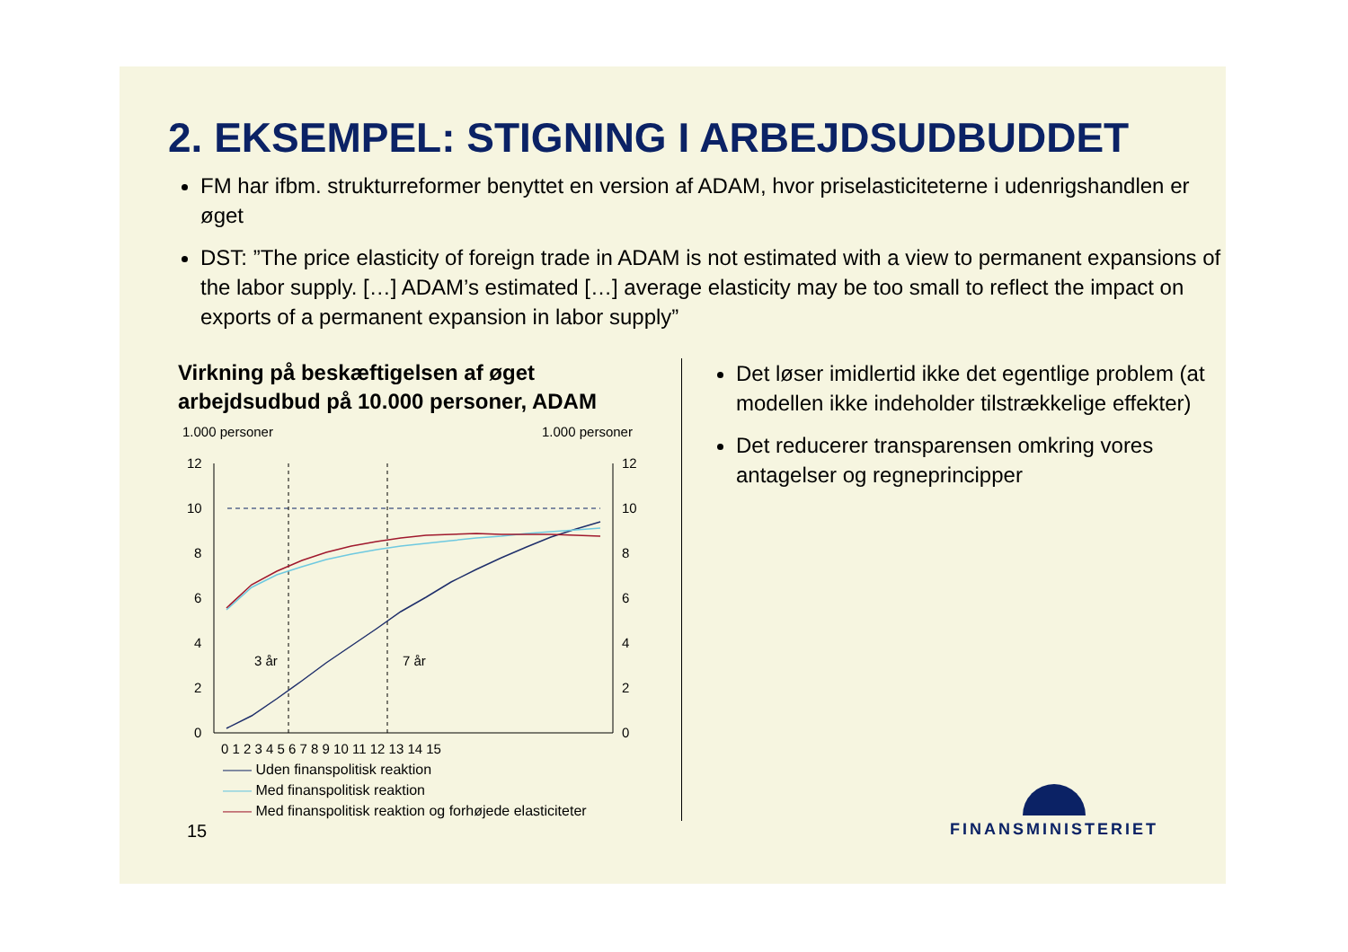2. EKSEMPEL: STIGNING I ARBEJDSUDBUDDET
FM har ifbm. strukturreformer benyttet en version af ADAM, hvor priselasticiteterne i udenrigshandlen er øget
DST: ”The price elasticity of foreign trade in ADAM is not estimated with a view to permanent expansions of the labor supply. […] ADAM’s estimated […] average elasticity may be too small to reflect the impact on exports of a permanent expansion in labor supply”
Virkning på beskæftigelsen af øget arbejdsudbud på 10.000 personer, ADAM
1.000 personer
1.000 personer
12
10
8
6
4
2
0
12
10
8
6
4
2
0
3 år
7 år
0 1 2 3 4 5 6 7 8 9 10 11 12 13 14 15
—— Uden finanspolitisk reaktion
—— Med finanspolitisk reaktion
—— Med finanspolitisk reaktion og forhøjede elasticiteter
Det løser imidlertid ikke det egentlige problem (at modellen ikke indeholder tilstrækkelige effekter)
Det reducerer transparensen omkring vores antagelser og regneprincipper
15
FINANSMINISTERIET